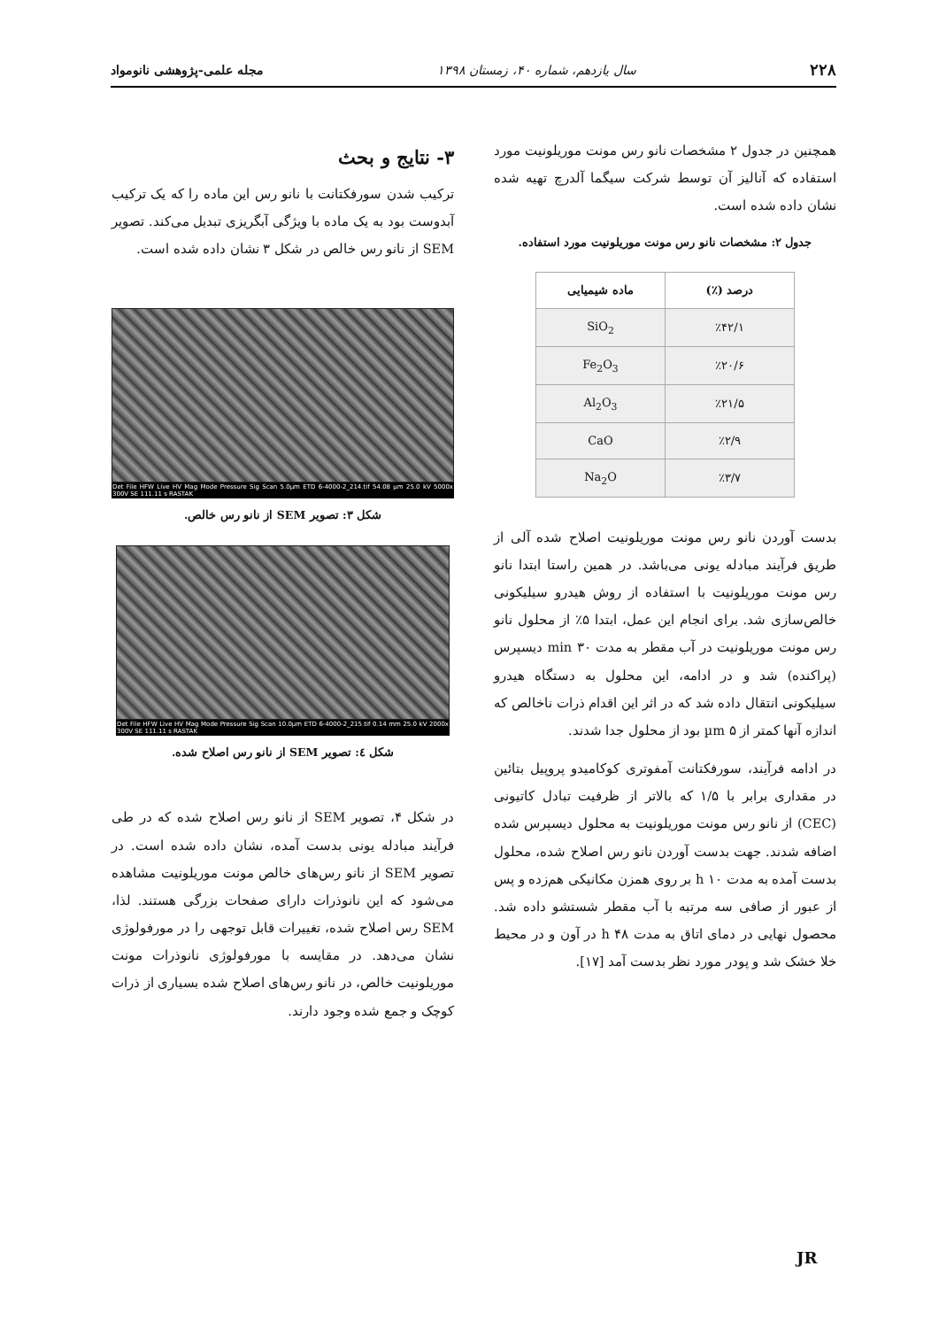۲۲۸ سال یازدهم، شماره ۴۰، زمستان ۱۳۹۸ مجله علمی-پژوهشی نانومواد
همچنین در جدول ۲ مشخصات نانو رس مونت موریلونیت مورد استفاده که آنالیز آن توسط شرکت سیگما آلدرچ تهیه شده نشان داده شده است.
جدول ۲: مشخصات نانو رس مونت موریلونیت مورد استفاده.
| درصد (٪) | ماده شیمیایی |
| --- | --- |
| ٪۴۲/۱ | SiO<sub>2</sub> |
| ٪۲۰/۶ | Fe<sub>2</sub>O<sub>3</sub> |
| ٪۲۱/۵ | Al<sub>2</sub>O<sub>3</sub> |
| ٪۲/۹ | CaO |
| ٪۳/۷ | Na<sub>2</sub>O |
بدست آوردن نانو رس مونت موریلونیت اصلاح شده آلی از طریق فرآیند مبادله یونی می‌باشد. در همین راستا ابتدا نانو رس مونت موریلونیت با استفاده از روش هیدرو سیلیکونی خالص‌سازی شد. برای انجام این عمل، ابتدا ۵٪ از محلول نانو رس مونت موریلونیت در آب مقطر به مدت ۳۰ min دیسپرس (پراکنده) شد و در ادامه، این محلول به دستگاه هیدرو سیلیکونی انتقال داده شد که در اثر این اقدام ذرات ناخالص که اندازه آنها کمتر از ۵ µm بود از محلول جدا شدند.
در ادامه فرآیند، سورفکتانت آمفوتری کوکامیدو پروپیل بتائین در مقداری برابر با ۱/۵ که بالاتر از ظرفیت تبادل کاتیونی (CEC) از نانو رس مونت موریلونیت به محلول دیسپرس شده اضافه شدند. جهت بدست آوردن نانو رس اصلاح شده، محلول بدست آمده به مدت ۱۰ h بر روی همزن مکانیکی هم‌زده و پس از عبور از صافی سه مرتبه با آب مقطر شستشو داده شد. محصول نهایی در دمای اتاق به مدت ۴۸ h در آون و در محیط خلا خشک شد و پودر مورد نظر بدست آمد [۱۷].
۳- نتایج و بحث
ترکیب شدن سورفکتانت با نانو رس این ماده را که یک ترکیب آبدوست بود به یک ماده با ویژگی آبگریزی تبدیل می‌کند. تصویر SEM از نانو رس خالص در شکل ۳ نشان داده شده است.
Det File HFW Live HV Mag Mode Pressure Sig Scan 5.0µm ETD 6-4000-2_214.tif 54.08 µm 25.0 kV 5000x 300V SE 111.11 s RASTAK
شکل ۳: تصویر SEM از نانو رس خالص.
Det File HFW Live HV Mag Mode Pressure Sig Scan 10.0µm ETD 6-4000-2_215.tif 0.14 mm 25.0 kV 2000x 300V SE 111.11 s RASTAK
شکل ٤: تصویر SEM از نانو رس اصلاح شده.
در شکل ۴، تصویر SEM از نانو رس اصلاح شده که در طی فرآیند مبادله یونی بدست آمده، نشان داده شده است. در تصویر SEM از نانو رس‌های خالص مونت موریلونیت مشاهده می‌شود که این نانوذرات دارای صفحات بزرگی هستند. لذا، SEM رس اصلاح شده، تغییرات قابل توجهی را در مورفولوژی نشان می‌دهد. در مقایسه با مورفولوژی نانوذرات مونت موریلونیت خالص، در نانو رس‌های اصلاح شده بسیاری از ذرات کوچک و جمع شده وجود دارند.
JR